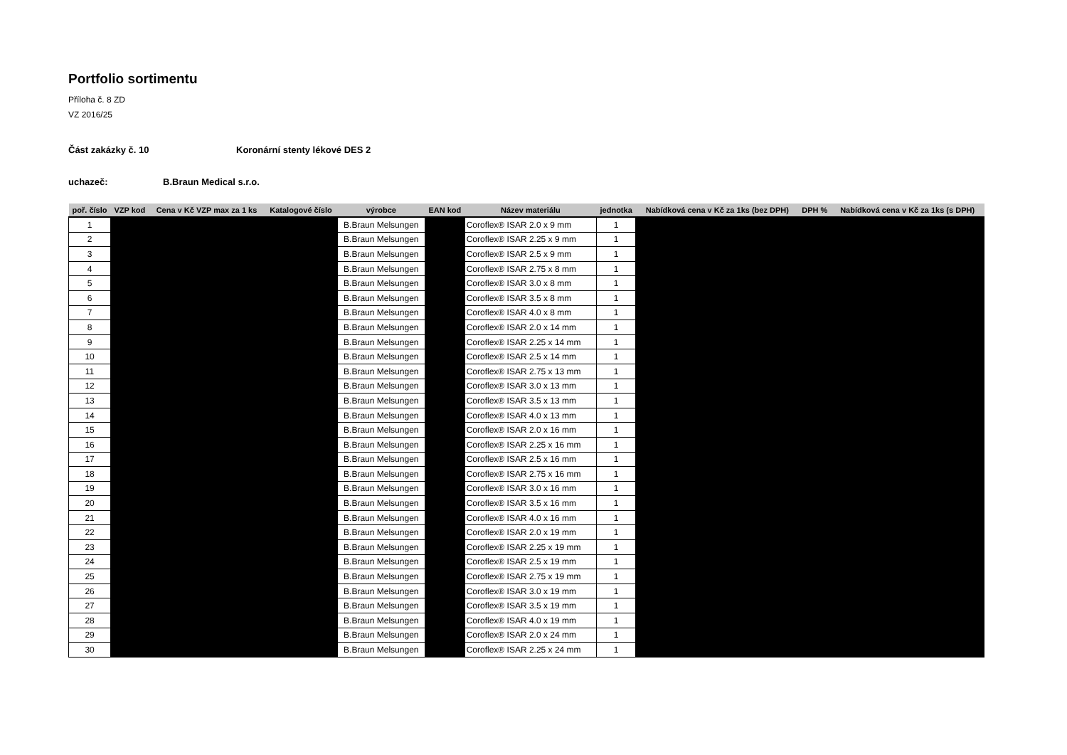Portfolio sortimentu
Příloha č. 8 ZD
VZ 2016/25
Část zakázky č. 10 Koronární stenty lékové DES 2
uchazeč: B.Braun Medical s.r.o.
| poř. číslo | VZP kod | Cena v Kč VZP max za 1 ks | Katalogové číslo | výrobce | EAN kod | Název materiálu | jednotka | Nabídková cena v Kč za 1ks (bez DPH) | DPH % | Nabídková cena v Kč za 1ks (s DPH) |
| --- | --- | --- | --- | --- | --- | --- | --- | --- | --- | --- |
| 1 | | | | B.Braun Melsungen | | Coroflex® ISAR 2.0 x 9 mm | 1 | | | |
| 2 | | | | B.Braun Melsungen | | Coroflex® ISAR 2.25 x 9 mm | 1 | | | |
| 3 | | | | B.Braun Melsungen | | Coroflex® ISAR 2.5 x 9 mm | 1 | | | |
| 4 | | | | B.Braun Melsungen | | Coroflex® ISAR 2.75 x 8 mm | 1 | | | |
| 5 | | | | B.Braun Melsungen | | Coroflex® ISAR 3.0 x 8 mm | 1 | | | |
| 6 | | | | B.Braun Melsungen | | Coroflex® ISAR 3.5 x 8 mm | 1 | | | |
| 7 | | | | B.Braun Melsungen | | Coroflex® ISAR 4.0 x 8 mm | 1 | | | |
| 8 | | | | B.Braun Melsungen | | Coroflex® ISAR 2.0 x 14 mm | 1 | | | |
| 9 | | | | B.Braun Melsungen | | Coroflex® ISAR 2.25 x 14 mm | 1 | | | |
| 10 | | | | B.Braun Melsungen | | Coroflex® ISAR 2.5 x 14 mm | 1 | | | |
| 11 | | | | B.Braun Melsungen | | Coroflex® ISAR 2.75 x 13 mm | 1 | | | |
| 12 | | | | B.Braun Melsungen | | Coroflex® ISAR 3.0 x 13 mm | 1 | | | |
| 13 | | | | B.Braun Melsungen | | Coroflex® ISAR 3.5 x 13 mm | 1 | | | |
| 14 | | | | B.Braun Melsungen | | Coroflex® ISAR 4.0 x 13 mm | 1 | | | |
| 15 | | | | B.Braun Melsungen | | Coroflex® ISAR 2.0 x 16 mm | 1 | | | |
| 16 | | | | B.Braun Melsungen | | Coroflex® ISAR 2.25 x 16 mm | 1 | | | |
| 17 | | | | B.Braun Melsungen | | Coroflex® ISAR 2.5 x 16 mm | 1 | | | |
| 18 | | | | B.Braun Melsungen | | Coroflex® ISAR 2.75 x 16 mm | 1 | | | |
| 19 | | | | B.Braun Melsungen | | Coroflex® ISAR 3.0 x 16 mm | 1 | | | |
| 20 | | | | B.Braun Melsungen | | Coroflex® ISAR 3.5 x 16 mm | 1 | | | |
| 21 | | | | B.Braun Melsungen | | Coroflex® ISAR 4.0 x 16 mm | 1 | | | |
| 22 | | | | B.Braun Melsungen | | Coroflex® ISAR 2.0 x 19 mm | 1 | | | |
| 23 | | | | B.Braun Melsungen | | Coroflex® ISAR 2.25 x 19 mm | 1 | | | |
| 24 | | | | B.Braun Melsungen | | Coroflex® ISAR 2.5 x 19 mm | 1 | | | |
| 25 | | | | B.Braun Melsungen | | Coroflex® ISAR 2.75 x 19 mm | 1 | | | |
| 26 | | | | B.Braun Melsungen | | Coroflex® ISAR 3.0 x 19 mm | 1 | | | |
| 27 | | | | B.Braun Melsungen | | Coroflex® ISAR 3.5 x 19 mm | 1 | | | |
| 28 | | | | B.Braun Melsungen | | Coroflex® ISAR 4.0 x 19 mm | 1 | | | |
| 29 | | | | B.Braun Melsungen | | Coroflex® ISAR 2.0 x 24 mm | 1 | | | |
| 30 | | | | B.Braun Melsungen | | Coroflex® ISAR 2.25 x 24 mm | 1 | | | |